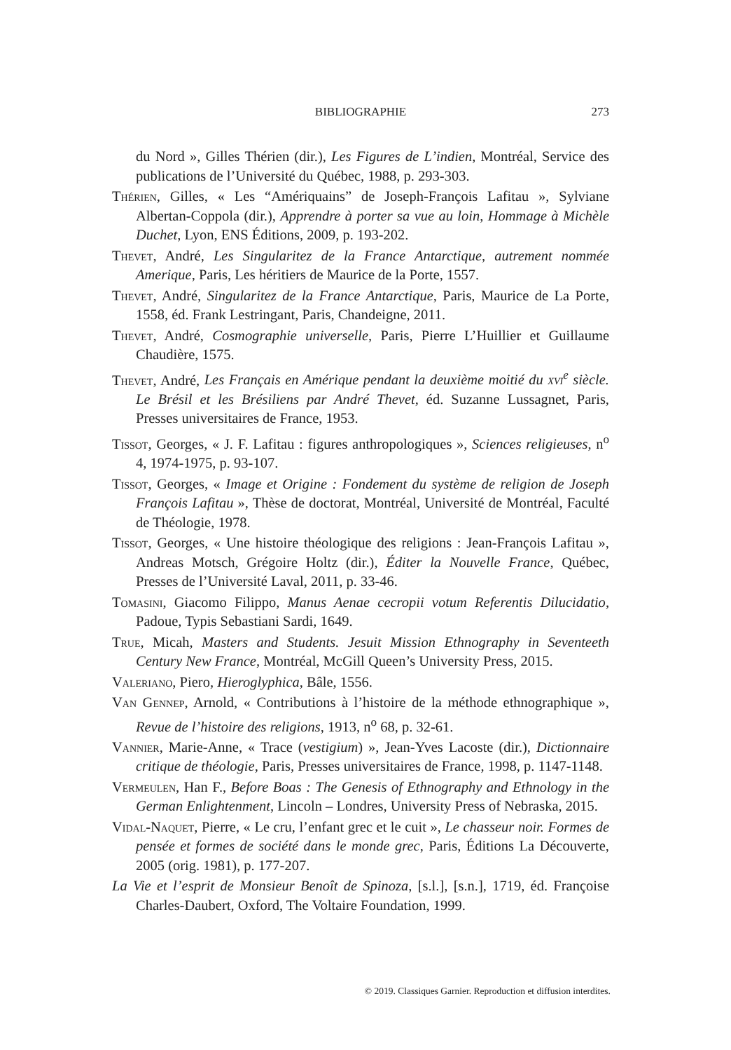BIBLIOGRAPHIE
273
du Nord », Gilles Thérien (dir.), Les Figures de L’indien, Montréal, Service des publications de l’Université du Québec, 1988, p. 293-303.
Thérien, Gilles, « Les “Amériquains” de Joseph-François Lafitau », Sylviane Albertan-Coppola (dir.), Apprendre à porter sa vue au loin, Hommage à Michèle Duchet, Lyon, ENS Éditions, 2009, p. 193-202.
Thevet, André, Les Singularitez de la France Antarctique, autrement nommée Amerique, Paris, Les héritiers de Maurice de la Porte, 1557.
Thevet, André, Singularitez de la France Antarctique, Paris, Maurice de La Porte, 1558, éd. Frank Lestringant, Paris, Chandeigne, 2011.
Thevet, André, Cosmographie universelle, Paris, Pierre L’Huillier et Guillaume Chaudière, 1575.
Thevet, André, Les Français en Amérique pendant la deuxième moitié du xvi<sup>e</sup> siècle. Le Brésil et les Brésiliens par André Thevet, éd. Suzanne Lussagnet, Paris, Presses universitaires de France, 1953.
Tissot, Georges, « J. F. Lafitau : figures anthropologiques », Sciences religieuses, n<sup>o</sup> 4, 1974-1975, p. 93-107.
Tissot, Georges, « Image et Origine : Fondement du système de religion de Joseph François Lafitau », Thèse de doctorat, Montréal, Université de Montréal, Faculté de Théologie, 1978.
Tissot, Georges, « Une histoire théologique des religions : Jean-François Lafitau », Andreas Motsch, Grégoire Holtz (dir.), Éditer la Nouvelle France, Québec, Presses de l’Université Laval, 2011, p. 33-46.
Tomasini, Giacomo Filippo, Manus Aenae cecropii votum Referentis Dilucidatio, Padoue, Typis Sebastiani Sardi, 1649.
True, Micah, Masters and Students. Jesuit Mission Ethnography in Seventeeth Century New France, Montréal, McGill Queen’s University Press, 2015.
Valeriano, Piero, Hieroglyphica, Bâle, 1556.
Van Gennep, Arnold, « Contributions à l’histoire de la méthode ethnographique », Revue de l’histoire des religions, 1913, n<sup>o</sup> 68, p. 32-61.
Vannier, Marie-Anne, « Trace (vestigium) », Jean-Yves Lacoste (dir.), Dictionnaire critique de théologie, Paris, Presses universitaires de France, 1998, p. 1147-1148.
Vermeulen, Han F., Before Boas : The Genesis of Ethnography and Ethnology in the German Enlightenment, Lincoln – Londres, University Press of Nebraska, 2015.
Vidal-Naquet, Pierre, « Le cru, l’enfant grec et le cuit », Le chasseur noir. Formes de pensée et formes de société dans le monde grec, Paris, Éditions La Découverte, 2005 (orig. 1981), p. 177-207.
La Vie et l’esprit de Monsieur Benoît de Spinoza, [s.l.], [s.n.], 1719, éd. Françoise Charles-Daubert, Oxford, The Voltaire Foundation, 1999.
© 2019. Classiques Garnier. Reproduction et diffusion interdites.